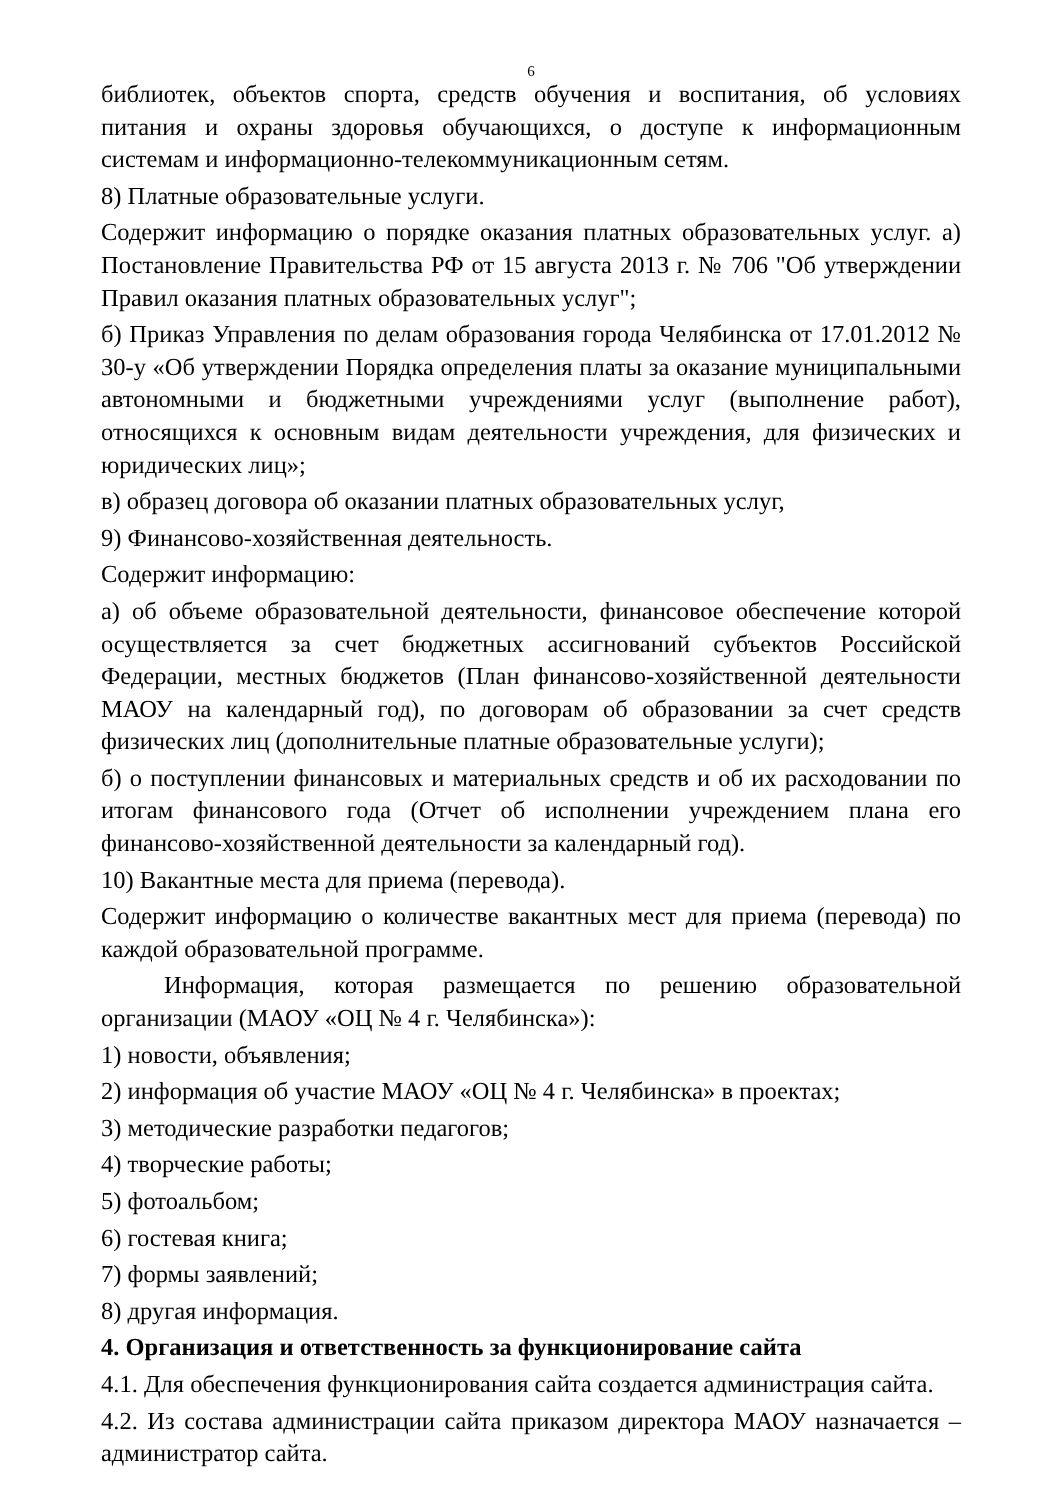6
библиотек, объектов спорта, средств обучения и воспитания, об условиях питания и охраны здоровья обучающихся, о доступе к информационным системам и информационно-телекоммуникационным сетям.
8) Платные образовательные услуги.
Содержит информацию о порядке оказания платных образовательных услуг. а) Постановление Правительства РФ от 15 августа 2013 г. № 706 "Об утверждении Правил оказания платных образовательных услуг";
б) Приказ Управления по делам образования города Челябинска от 17.01.2012 № 30-у «Об утверждении Порядка определения платы за оказание муниципальными автономными и бюджетными учреждениями услуг (выполнение работ), относящихся к основным видам деятельности учреждения, для физических и юридических лиц»;
в) образец договора об оказании платных образовательных услуг,
9) Финансово-хозяйственная деятельность.
Содержит информацию:
а) об объеме образовательной деятельности, финансовое обеспечение которой осуществляется за счет бюджетных ассигнований субъектов Российской Федерации, местных бюджетов (План финансово-хозяйственной деятельности МАОУ на календарный год), по договорам об образовании за счет средств физических лиц (дополнительные платные образовательные услуги);
б) о поступлении финансовых и материальных средств и об их расходовании по итогам финансового года (Отчет об исполнении учреждением плана его финансово-хозяйственной деятельности за календарный год).
10) Вакантные места для приема (перевода).
Содержит информацию о количестве вакантных мест для приема (перевода) по каждой образовательной программе.
Информация, которая размещается по решению образовательной организации (МАОУ «ОЦ № 4 г. Челябинска»):
1) новости, объявления;
2) информация об участие МАОУ «ОЦ № 4 г. Челябинска» в проектах;
3) методические разработки педагогов;
4) творческие работы;
5) фотоальбом;
6) гостевая книга;
7) формы заявлений;
8) другая информация.
4. Организация и ответственность за функционирование сайта
4.1. Для обеспечения функционирования сайта создается администрация сайта.
4.2. Из состава администрации сайта приказом директора МАОУ назначается – администратор сайта.